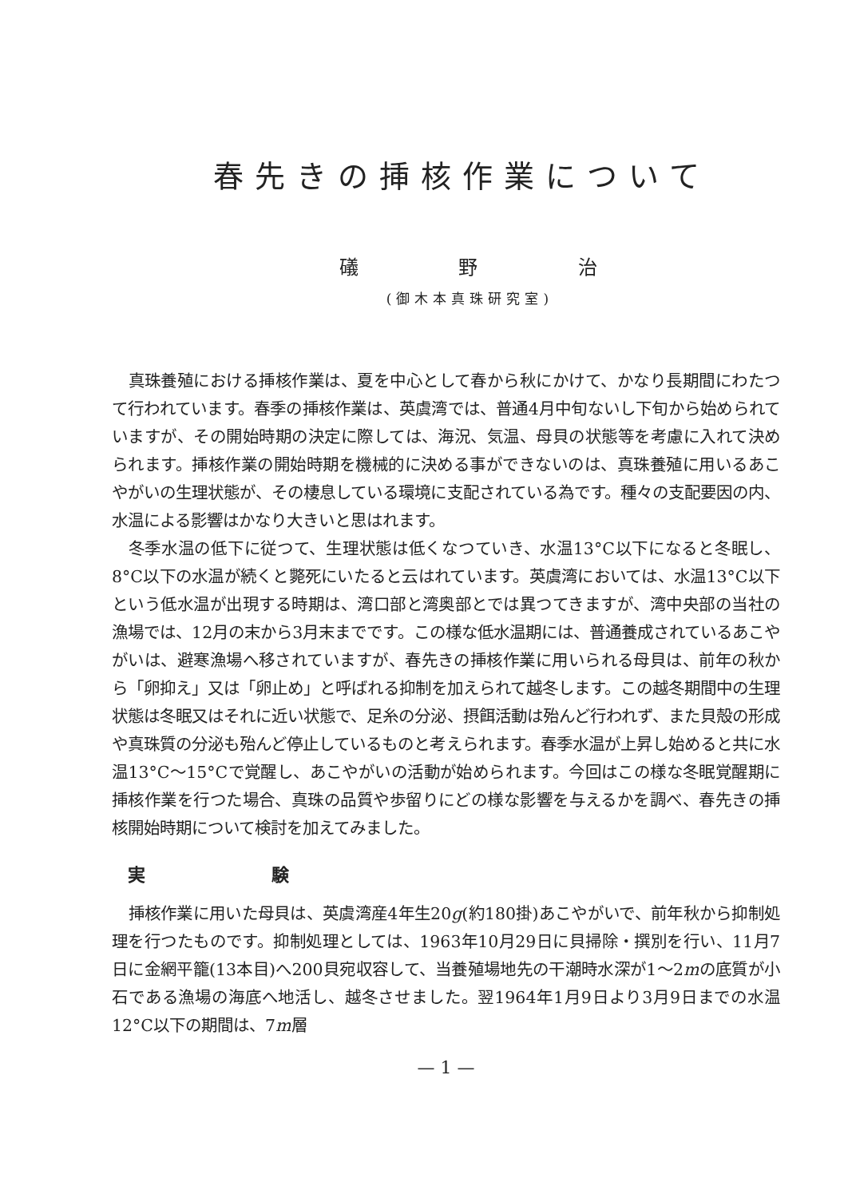春先きの挿核作業について
礒 野 治
(御木本真珠研究室)
真珠養殖における挿核作業は、夏を中心として春から秋にかけて、かなり長期間にわたつて行われています。春季の挿核作業は、英虞湾では、普通4月中旬ないし下旬から始められていますが、その開始時期の決定に際しては、海況、気温、母貝の状態等を考慮に入れて決められます。挿核作業の開始時期を機械的に決める事ができないのは、真珠養殖に用いるあこやがいの生理状態が、その棲息している環境に支配されている為です。種々の支配要因の内、水温による影響はかなり大きいと思はれます。
冬季水温の低下に従つて、生理状態は低くなつていき、水温13°C以下になると冬眠し、8°C以下の水温が続くと斃死にいたると云はれています。英虞湾においては、水温13°C以下という低水温が出現する時期は、湾口部と湾奥部とでは異つてきますが、湾中央部の当社の漁場では、12月の末から3月末までです。この様な低水温期には、普通養成されているあこやがいは、避寒漁場へ移されていますが、春先きの挿核作業に用いられる母貝は、前年の秋から「卵抑え」又は「卵止め」と呼ばれる抑制を加えられて越冬します。この越冬期間中の生理状態は冬眠又はそれに近い状態で、足糸の分泌、摂餌活動は殆んど行われず、また貝殻の形成や真珠質の分泌も殆んど停止しているものと考えられます。春季水温が上昇し始めると共に水温13°C～15°Cで覚醒し、あこやがいの活動が始められます。今回はこの様な冬眠覚醒期に挿核作業を行つた場合、真珠の品質や歩留りにどの様な影響を与えるかを調べ、春先きの挿核開始時期について検討を加えてみました。
実 験
挿核作業に用いた母貝は、英虞湾産4年生20g(約180掛)あこやがいで、前年秋から抑制処理を行つたものです。抑制処理としては、1963年10月29日に貝掃除・撰別を行い、11月7日に金網平籠(13本目)へ200貝宛収容して、当養殖場地先の干潮時水深が1～2mの底質が小石である漁場の海底へ地活し、越冬させました。翌1964年1月9日より3月9日までの水温12°C以下の期間は、7m層
— 1 —